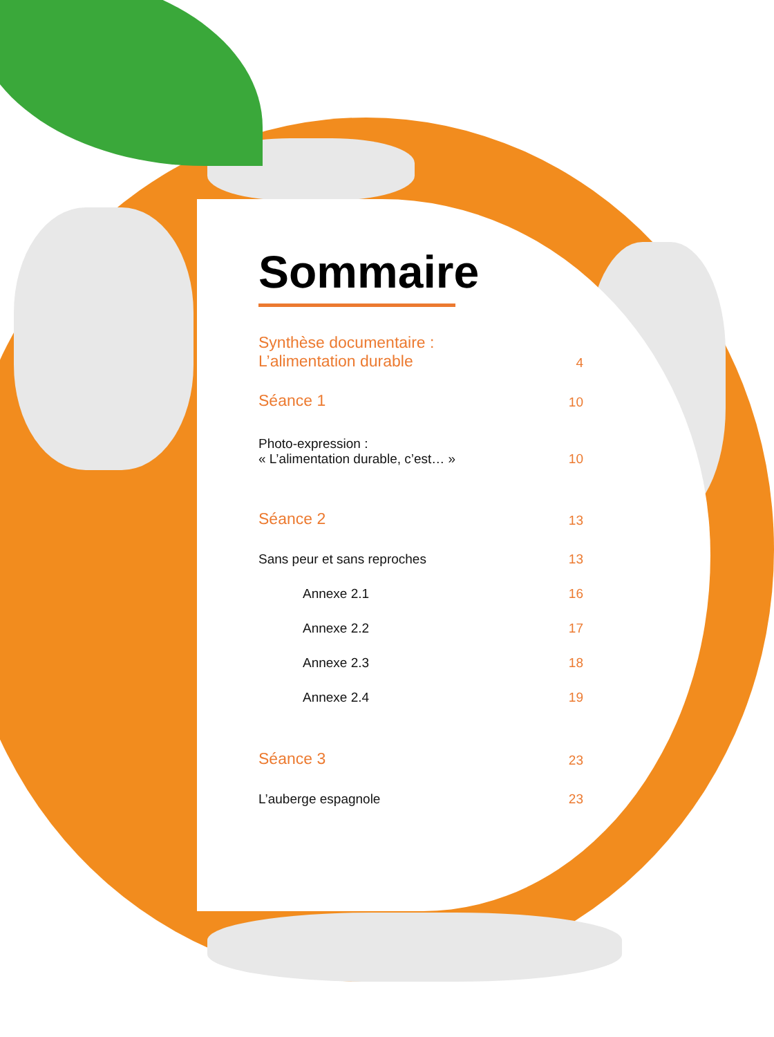Sommaire
Synthèse documentaire :
L’alimentation durable 4
Séance 1 10
Photo-expression :
« L’alimentation durable, c’est… » 10
Séance 2 13
Sans peur et sans reproches 13
Annexe 2.1 16
Annexe 2.2 17
Annexe 2.3 18
Annexe 2.4 19
Séance 3 23
L’auberge espagnole 23